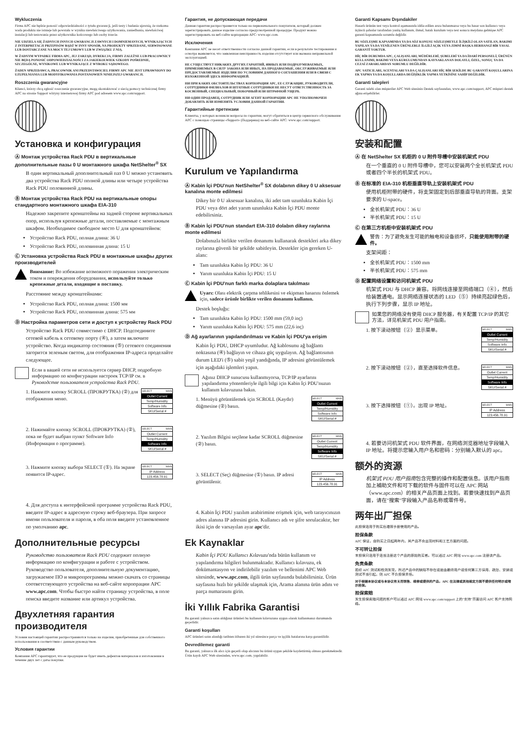Wykluczenia
Firma APC nie będzie ponosić odpowiedzialności z tytułu gwarancji, jeśli testy i badania ujawnią, że rzekoma wada produktu nie istnieje lub powstała w wyniku niewłaściwego użytkowania, zaniedbania, niewłaściwej instalacji lub testowania przez użytkownika końcowego lub osoby trzecie.
NIE UDZIELA SIĘ ŻADNYCH INNYCH GWARANCJI ZAWNYCH I DOMNIEMANYCH, WYNIKAJĄCYCH Z INTERPRETACJI PRZEPISÓW BĄDŹ W INNY SPOSÓB, NA PRODUKTY SPRZEDANE, SERWISOWANE LUB DOSTARCZANE NA MOCY TEJ UMOWY LUB W ZWIĄZKU Z NIĄ.
W ŻADNYM WYPADKU FIRMA APC, JEJ ZARZĄD, DYREKCJA, FIRMY ZALEŻNE LUB PRACOWNICY NIE BĘDĄ PONOSIĆ ODPOWIEDZIALNOŚCI ZA JAKIEKOLWIEK SZKODY POŚREDNIE, SZCZEGÓLNE, WYNIKOWE LUB WYNIKAJĄCE Z WYROKU SĄDOWEGO.
ŻADEN SPRZEDAWCA, PRACOWNIK ANI PRZEDSTAWICIEL FIRMY APC NIE JEST UPRAWNIONY DO UZUPEŁNIANIA LUB MODYFIKOWANIA POSTANOWIEŃ NINIEJSZEJ GWARANCJI.
Roszczenia gwarancyjne
Klienci, którzy chcą zgłosić roszczenie gwarancyjne, mogą skontaktować z siecią pomocy technicznej firmy APC na stronie Support witryny internetowej firmy APC pod adresem www.apc.com/support.
Установка и конфигурация
Ⓐ Монтаж устройства Rack PDU в вертикальные дополнительные пазы 0 U монтажного шкафа NetShelter<sup>®</sup> SX
В один вертикальный дополнительный паз 0 U можно установить два устройства Rack PDU полной длины или четыре устройства Rack PDU половинной длины.
Ⓑ Монтаж устройства Rack PDU на вертикальные опоры стандартного монтажного шкафа EIA-310
Надежно закрепите кронштейны на задней стороне вертикальных опор, используя крепежные детали, поставляемые с монтажным шкафом. Необходимое свободное место U для кронштейнов:
Устройство Rack PDU, полная длина: 36 U
Устройство Rack PDU, половинная длина: 15 U
Ⓒ Установка устройства Rack PDU в монтажные шкафы других производителей
Внимание: Во избежание возможного поражения электрическим током и повреждения оборудования, используйте только крепежные детали, входящие в поставку.
Расстояние между кронштейнами:
Устройство Rack PDU, полная длина: 1500 мм
Устройство Rack PDU, половинная длина: 575 мм
Ⓓ Настройка параметров сети и доступ к устройству Rack PDU
Устройство Rack PDU совместимо с DHCP. Подсоедините сетевой кабель к сетевому порту (④), а затем включите устройство. Когда индикатор состояния (⑤) сетевого соединения загорится зеленым светом, для отображения IP-адреса проделайте следующее.
Если в вашей сети не используется сервер DHCP, подробную информацию по конфигурации настроек TCP/IP см. в Руководстве пользователя устройства Rack PDU.
SELECT MAIN
Outlet Current
Temp/Humidity
Software Info
SKU/Serial #
1. Нажмите кнопку SCROLL (ПРОКРУТКА) (②) для отображения меню.
SELECT MAIN
Outlet Current
Temp/Humidity
Software Info
SKU/Serial #
2. Нажимайте кнопку SCROLL (ПРОКРУТКА) (②), пока не будет выбран пункт Software Info (Информация о программе).
SELECT MAIN
IP Address
123.456.78.91
3. Нажмите кнопку выбора SELECT (①). На экране появится IP-адрес.
4. Для доступа к интерфейсной программе устройства Rack PDU, введите IP-адрес в адресную строку веб-браузера. При запросе имени пользователя и пароля, в оба поля введите установленное по умолчанию apc.
Дополнительные ресурсы
Руководство пользователя Rack PDU содержит полную информацию по конфигурации и работе с устройством. Руководство пользователя, дополнительную документацию, загружаемое ПО и микропрограммы можно скачать со страницы соответствующего устройства на веб-сайте корпорации APC www.apc.com. Чтобы быстро найти страницу устройства, в поле поиска введите название или артикул устройства.
Двухлетняя гарантия производителя
Условия настоящей гарантии распространяются только на изделия, приобретенные для собственного использования в соответствии с данным руководством.
Условия гарантии
Компания APC гарантирует, что ее продукция не будет иметь дефектов материалов и изготовления в течение двух лет с даты покупки.
Гарантия, не допускающая передачи
Данная гарантия распространяется только на первоначального покупателя, который должен зарегистрировать данное изделие согласно предусмотренной процедуре. Продукт можно зарегистрировать на веб-сайте корпорации APC: www.apc.com.
Исключения
Компания APC не несет ответственности согласно данной гарантии, если в результате тестирования и осмотра выявляется, что заявленная неисправность изделия отсутствует или вызвана неправильной эксплуатацией.
НЕ СУЩЕСТВУЕТ НИКАКИХ ДРУГИХ ГАРАНТИЙ, ЯВНЫХ ИЛИ ПОДРАЗУМЕВАЕМЫХ, ПРИМЕНЯЕМЫХ В СИЛУ ЗАКОНА ИЛИ ИНЫХ, НА ПРОДАВАЕМЫЕ, ОБСЛУЖИВАЕМЫЕ ИЛИ ПРЕДОСТАВЛЯЕМЫЕ ИЗДЕЛИЯ ПО УСЛОВИЯМ ДАННОГО СОГЛАШЕНИЯ ИЛИ В СВЯЗИ С ИЗЛОЖЕННОЙ ЗДЕСЬ ИНФОРМАЦИЕЙ.
НИ ПРИ КАКИХ ОБСТОЯТЕЛЬСТВАХ КОРПОРАЦИЯ APC, ЕЕ СЛУЖАЩИЕ, РУКОВОДИТЕЛИ, СОТРУДНИКИ ФИЛИАЛОВ И ШТАТНЫЕ СОТРУДНИКИ НЕ НЕСУТ ОТВЕТСТВЕННОСТЬ ЗА КОСВЕННЫЙ, СПЕЦИАЛЬНЫЙ, ПОБОЧНЫЙ ИЛИ ШТРАФНОЙ УЩЕРБ.
НИ ОДИН ПРОДАВЕЦ, СОТРУДНИК ИЛИ АГЕНТ КОРПОРАЦИИ APC НЕ УПОЛНОМОЧЕН ДОБАВЛЯТЬ ИЛИ ИЗМЕНЯТЬ УСЛОВИЯ ДАННОЙ ГАРАНТИИ.
Гарантийные претензии
Клиенты, у которых возникли вопросы по гарантии, могут обратиться в центр сервисного обслуживания APC с помощью страницы «Support» (Поддержка) на веб-сайте APC: www.apc.com/support.
Kurulum ve Yapılandırma
Ⓐ Kabin İçi PDU'nun NetShelter<sup>®</sup> SX dolabının dikey 0 U aksesuar kanalına monte edilmesi
Dikey bir 0 U aksesuar kanalına, iki adet tam uzunlukta Kabin İçi PDU veya dört adet yarım uzunlukta Kabin İçi PDU monte edebilirsiniz.
Ⓑ Kabin İçi PDU'nun standart EIA-310 dolabın dikey raylarına monte edilmesi
Dolabınızla birlikte verilen donanımı kullanarak destekleri arka dikey raylarına güvenli bir şekilde sabitleyin. Destekler için gereken U-alanı:
Tam uzunlukta Kabin İçi PDU: 36 U
Yarım uzunlukta Kabin İçi PDU: 15 U
Ⓒ Kabin İçi PDU'nun farklı marka dolaplara takılması
Uyarı: Olası elektrik çarpma tehlikesini ve ekipman hasarını önlemek için, sadece ürünle birlikte verilen donanımı kullanın.
Destek boşluğu:
Tam uzunlukta Kabin İçi PDU: 1500 mm (59,0 inç)
Yarım uzunlukta Kabin İçi PDU: 575 mm (22,6 inç)
Ⓓ Ağ ayarlarının yapılandırılması ve Kabin İçi PDU'ya erişim
Kabin İçi PDU, DHCP uyumludur. Ağ kablosunu ağ bağlantı noktasına (④) bağlayın ve cihaza güç uygulayın. Ağ bağlantısının durum LED'i (⑤) sabit yeşil yandığında, IP adresini görüntülemek için aşağıdaki işlemleri yapın.
Ağınız DHCP sunucusu kullanmıyorsa, TCP/IP ayarlarını yapılandırma yöntemleriyle ilgili bilgi için Kabin İçi PDU'nuzun kullanım kılavuzuna bakın.
SELECT MAIN
Outlet Current
Temp/Humidity
Software Info
SKU/Serial #
1. Menüyü görüntülemek için SCROLL (Kaydır) düğmesine (②) basın.
SELECT MAIN
Outlet Current
Temp/Humidity
Software Info
SKU/Serial #
2. Yazılım Bilgisi seçilene kadar SCROLL düğmesine (②) basın.
SELECT MAIN
IP Address
123.456.78.91
3. SELECT (Seç) düğmesine (①) basın. IP adresi görüntülenir.
4. Kabin İçi PDU yazılım arabirimine erişmek için, web tarayıcınızın adres alanına IP adresini girin. Kullanıcı adı ve şifre sorulacaktır, her ikisi için de varsayılan ayar apc'dir.
Ek Kaynaklar
Kabin İçi PDU Kullanıcı Kılavuzu'nda bütün kullanım ve yapılandırma bilgileri bulunmaktadır. Kullanıcı kılavuzu, ek dokümantasyon ve indirilebilir yazılım ve bellenimi APC Web sitesinde, www.apc.com, ilgili ürün sayfasında bulabilirsiniz. Ürün sayfasına hızlı bir şekilde ulaşmak için, Arama alanına ürün adını ve parça numarasını girin.
İki Yıllık Fabrika Garantisi
Bu garanti yalnızca satın aldığınız ürünleri bu kullanım kılavuzuna uygun olarak kullanmanız durumunda geçerlidir.
Garanti koşulları
APC ürünleri satın alındığı tarihten itibaren iki yıl süresince parça ve işçilik hatalarına karşı garantilidir.
Devredilemez garanti
Bu garanti, yalnızca ilk alıcı için geçerli olup alıcının bu ürünü uygun şekilde kaydettirmiş olması gerekmektedir. Ürün kaydı APC Web sitesinden, www.apc.com, yapılabilir.
Garanti Kapsamı Dışındakiler
Hasarlı ürünün test veya kontrol aşamasında iddia edilen arıza bulunmazsa veya bu hasar son kullanıcı veya üçüncü şahıslar tarafından yanlış kullanım, ihmal, hatalı kurulum veya test sonucu meydana gelmişse APC garanti kapsamında sorumlu değildir.
BU SÖZLEŞME KAPSAMINDA YA DA SÖZ KONUSU SÖZLEŞMEYLE İLİŞKİLİ OLAN SATILAN, BAKIMI YAPILAN YA DA YENİLENEN ÜRÜNLERLE İLGİLİ AÇIK VEYA ZIMNİ BAŞKA HERHANGİ BİR YASAL GARANTİ YOKTUR.
HİÇ BİR DURUMDA APC, ÇALIŞANLARI, MÜDÜRLERİ, ŞUBELERİ YA DA İDARİ PERSONELİ, ÜRÜNÜN KULLANIMI, BAKIMI VEYA KURULUMUNDAN KAYNAKLANAN DOLAYLI, ÖZEL, SONUÇ YA DA CEZAİ ZARARLARDAN SORUMLU DEĞİLDİR.
APC SATICILARI, ACENTALARI YA DA ÇALIŞANLARI HİÇ BİR ŞEKİLDE BU GARANTİ KOŞULLARINA EK YAPMA YA DA KOŞULLARDA DEĞİŞİKLİK YAPMA YETKİSİNE SAHİP DEĞİLDİR.
Garanti talepleri
Garanti talebi olan müşteriler APC Web sitesinin Destek sayfasından, www.apc.com/support, APC müşteri destek ağına erişebilirler.
安装和配置
Ⓐ 在 NetShelter SX 机柜的 0 U 附件导槽中安装机架式 PDU
在一个垂直的 0 U 附件导槽中，您可以安装两个全长机架式 PDU 或者四个半长的机架式 PDU。
Ⓑ 在标准的 EIA-310 机柜垂直导轨上安装机架式 PDU
使用机柜附带的硬件，将支架固定到后部垂直导轨的背面。支架要求的 U-space。
全长机架式 PDU：36 U
半长机架式 PDU：15 U
Ⓒ 在第三方机柜中安装机架式 PDU
警告：为了避免发生可能的触电和设备损坏，只能使用附带的硬件。
支架间距：
全长机架式 PDU：1500 mm
半长机架式 PDU：575 mm
Ⓓ 配置网络设置和访问机架式 PDU
机架式 PDU 与 DHCP 兼容。将网线连接至网络端口（④），然后给装置通电。显示网络连接状态的 LED（⑤）持续亮起绿色后，执行下列步骤，显示 IP 地址。
如果您的网络没有使用 DHCP 服务器，有关配置 TCP/IP 的其它方法，详见机架式 PDU 用户指南。
SELECT MAIN
Outlet Current
Temp/Humidity
Software Info
SKU/Serial #
1. 按下滚动按钮（②）显示菜单。
SELECT MAIN
Outlet Current
Temp/Humidity
Software Info
SKU/Serial #
2. 按下滚动按钮（②），直至选择软件信息。
SELECT MAIN
IP Address
123.456.78.91
3. 按下选择按钮（①）。出现 IP 地址。
4. 若要访问机架式 PDU 软件界面，在网络浏览器地址字段输入 IP 地址。将提示您输入用户名和密码：分别输入默认的 apc。
额外的资源
机架式 PDU 用户指南包含完整的操作和配置信息。该用户指南加上補助文件和可下载的软件与固件可以在 APC 网站（www.apc.com）的相关产品页面上找到。若要快速找到产品页面，请在"搜索"字段输入产品名称或零件号。
两年出厂担保
此担保适用于购买后遵照手册使用的产品。
担保条款
APC 保证，自购买之日起两年内，其产品不会出现材料和工艺方面的问题。
不可转让担保
本担保只适用于适当注册这个产品的原始购买者。可以通过 APC 网站 www.apc.com 注册该产品。
免责条款
若经 APC 测试和检测发现，所述产品中的缺陷不存在或是由最终用户或任何第三方误用、疏忽、安装或测试不当引起，则 APC 不负担保责任。
对于根据本协议或与本协议有关而销售、维修或提供的产品，APC 在法律或其他规定方面不提供任何明示或暗示担保。
担保索赔
发生担保索赔问题的客户可以通过 APC 网站 www.apc.com/support 上的"支持"页面访问 APC 客户支持网络。